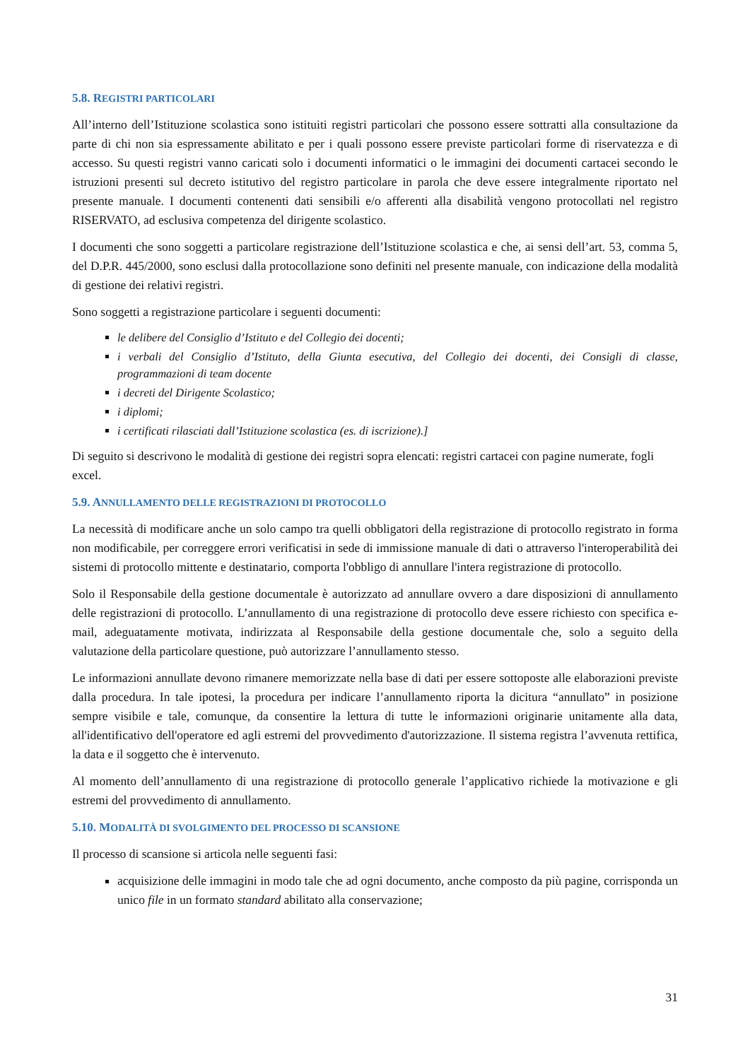5.8. REGISTRI PARTICOLARI
All’interno dell’Istituzione scolastica sono istituiti registri particolari che possono essere sottratti alla consultazione da parte di chi non sia espressamente abilitato e per i quali possono essere previste particolari forme di riservatezza e di accesso. Su questi registri vanno caricati solo i documenti informatici o le immagini dei documenti cartacei secondo le istruzioni presenti sul decreto istitutivo del registro particolare in parola che deve essere integralmente riportato nel presente manuale. I documenti contenenti dati sensibili e/o afferenti alla disabilità vengono protocollati nel registro RISERVATO, ad esclusiva competenza del dirigente scolastico.
I documenti che sono soggetti a particolare registrazione dell’Istituzione scolastica e che, ai sensi dell’art. 53, comma 5, del D.P.R. 445/2000, sono esclusi dalla protocollazione sono definiti nel presente manuale, con indicazione della modalità di gestione dei relativi registri.
Sono soggetti a registrazione particolare i seguenti documenti:
le delibere del Consiglio d’Istituto e del Collegio dei docenti;
i verbali del Consiglio d’Istituto, della Giunta esecutiva, del Collegio dei docenti, dei Consigli di classe, programmazioni di team docente
i decreti del Dirigente Scolastico;
i diplomi;
i certificati rilasciati dall’Istituzione scolastica (es. di iscrizione).]
Di seguito si descrivono le modalità di gestione dei registri sopra elencati: registri cartacei con pagine numerate, fogli excel.
5.9. ANNULLAMENTO DELLE REGISTRAZIONI DI PROTOCOLLO
La necessità di modificare anche un solo campo tra quelli obbligatori della registrazione di protocollo registrato in forma non modificabile, per correggere errori verificatisi in sede di immissione manuale di dati o attraverso l'interoperabilità dei sistemi di protocollo mittente e destinatario, comporta l'obbligo di annullare l'intera registrazione di protocollo.
Solo il Responsabile della gestione documentale è autorizzato ad annullare ovvero a dare disposizioni di annullamento delle registrazioni di protocollo. L’annullamento di una registrazione di protocollo deve essere richiesto con specifica e-mail, adeguatamente motivata, indirizzata al Responsabile della gestione documentale che, solo a seguito della valutazione della particolare questione, può autorizzare l’annullamento stesso.
Le informazioni annullate devono rimanere memorizzate nella base di dati per essere sottoposte alle elaborazioni previste dalla procedura. In tale ipotesi, la procedura per indicare l’annullamento riporta la dicitura “annullato” in posizione sempre visibile e tale, comunque, da consentire la lettura di tutte le informazioni originarie unitamente alla data, all'identificativo dell'operatore ed agli estremi del provvedimento d'autorizzazione. Il sistema registra l’avvenuta rettifica, la data e il soggetto che è intervenuto.
Al momento dell’annullamento di una registrazione di protocollo generale l’applicativo richiede la motivazione e gli estremi del provvedimento di annullamento.
5.10. MODALITÀ DI SVOLGIMENTO DEL PROCESSO DI SCANSIONE
Il processo di scansione si articola nelle seguenti fasi:
acquisizione delle immagini in modo tale che ad ogni documento, anche composto da più pagine, corrisponda un unico file in un formato standard abilitato alla conservazione;
31